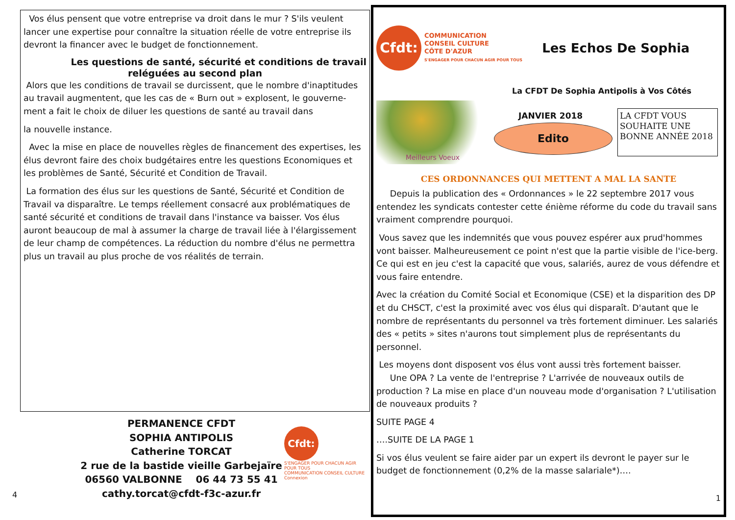Vos élus pensent que votre entreprise va droit dans le mur ? S'ils veulent lancer une expertise pour connaître la situation réelle de votre entreprise ils devront la financer avec le budget de fonctionnement.
Les questions de santé, sécurité et conditions de travail
reléguées au second plan
Alors que les conditions de travail se durcissent, que le nombre d'inaptitudes au travail augmentent, que les cas de « Burn out » explosent, le gouverne-ment a fait le choix de diluer les questions de santé au travail dans
la nouvelle instance.
Avec la mise en place de nouvelles règles de financement des expertises, les élus devront faire des choix budgétaires entre les questions Economiques et les problèmes de Santé, Sécurité et Condition de Travail.
La formation des élus sur les questions de Santé, Sécurité et Condition de Travail va disparaître. Le temps réellement consacré aux problématiques de santé sécurité et conditions de travail dans l'instance va baisser. Vos élus auront beaucoup de mal à assumer la charge de travail liée à l'élargissement de leur champ de compétences. La réduction du nombre d'élus ne permettra plus un travail au plus proche de vos réalités de terrain.
PERMANENCE CFDT
SOPHIA ANTIPOLIS
Catherine TORCAT
2 rue de la bastide vieille Garbejaïre
06560 VALBONNE 06 44 73 55 41
cathy.torcat@cfdt-f3c-azur.fr
Cfdt:
S'ENGAGER POUR CHACUN AGIR POUR TOUS
COMMUNICATION CONSEIL CULTURE
Connexion
4
Cfdt:
COMMUNICATION
CONSEIL CULTURE
CÔTE D'AZUR
S'ENGAGER POUR CHACUN AGIR POUR TOUS
Les Echos De Sophia
La CFDT De Sophia Antipolis à Vos Côtés
Meilleurs Voeux
JANVIER 2018
Edito
LA CFDT VOUS SOUHAITE UNE BONNE ANNÉE 2018
CES ORDONNANCES QUI METTENT A MAL LA SANTE
Depuis la publication des « Ordonnances » le 22 septembre 2017 vous entendez les syndicats contester cette énième réforme du code du travail sans vraiment comprendre pourquoi.
Vous savez que les indemnités que vous pouvez espérer aux prud'hommes vont baisser. Malheureusement ce point n'est que la partie visible de l'ice-berg. Ce qui est en jeu c'est la capacité que vous, salariés, aurez de vous défendre et vous faire entendre.
Avec la création du Comité Social et Economique (CSE) et la disparition des DP et du CHSCT, c'est la proximité avec vos élus qui disparaît. D'autant que le nombre de représentants du personnel va très fortement diminuer. Les salariés des « petits » sites n'aurons tout simplement plus de représentants du personnel.
Les moyens dont disposent vos élus vont aussi très fortement baisser.
Une OPA ? La vente de l'entreprise ? L'arrivée de nouveaux outils de production ? La mise en place d'un nouveau mode d'organisation ? L'utilisation de nouveaux produits ?
SUITE PAGE 4
….SUITE DE LA PAGE 1
Si vos élus veulent se faire aider par un expert ils devront le payer sur le budget de fonctionnement (0,2% de la masse salariale*)….
1